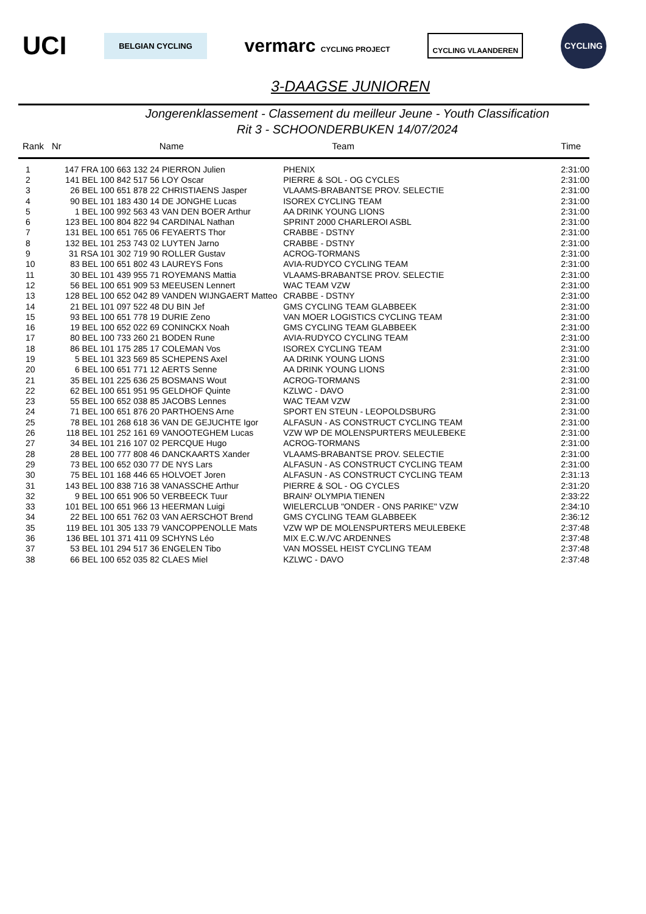UCI BELGIAN CYCLING vermarc CYCLING PROJECT CYCLING VLAANDEREN CYCLING
3-DAAGSE JUNIOREN
Jongerenklassement - Classement du meilleur Jeune - Youth Classification
Rit 3 - SCHOONDERBUKEN 14/07/2024
| Rank | Nr | Name | Team | Time |
| --- | --- | --- | --- | --- |
| 1 | 147 FRA 100 663 132 24 | PIERRON Julien | PHENIX | 2:31:00 |
| 2 | 141 BEL 100 842 517 56 | LOY Oscar | PIERRE & SOL - OG CYCLES | 2:31:00 |
| 3 | 26 BEL 100 651 878 22 | CHRISTIAENS Jasper | VLAAMS-BRABANTSE PROV. SELECTIE | 2:31:00 |
| 4 | 90 BEL 101 183 430 14 | DE JONGHE Lucas | ISOREX CYCLING TEAM | 2:31:00 |
| 5 | 1 BEL 100 992 563 43 | VAN DEN BOER Arthur | AA DRINK YOUNG LIONS | 2:31:00 |
| 6 | 123 BEL 100 804 822 94 | CARDINAL Nathan | SPRINT 2000 CHARLEROI ASBL | 2:31:00 |
| 7 | 131 BEL 100 651 765 06 | FEYAERTS Thor | CRABBE - DSTNY | 2:31:00 |
| 8 | 132 BEL 101 253 743 02 | LUYTEN Jarno | CRABBE - DSTNY | 2:31:00 |
| 9 | 31 RSA 101 302 719 90 | ROLLER Gustav | ACROG-TORMANS | 2:31:00 |
| 10 | 83 BEL 100 651 802 43 | LAUREYS Fons | AVIA-RUDYCO CYCLING TEAM | 2:31:00 |
| 11 | 30 BEL 101 439 955 71 | ROYEMANS Mattia | VLAAMS-BRABANTSE PROV. SELECTIE | 2:31:00 |
| 12 | 56 BEL 100 651 909 53 | MEEUSEN Lennert | WAC TEAM VZW | 2:31:00 |
| 13 | 128 BEL 100 652 042 89 | VANDEN WIJNGAERT Matteo | CRABBE - DSTNY | 2:31:00 |
| 14 | 21 BEL 101 097 522 48 | DU BIN Jef | GMS CYCLING TEAM GLABBEEK | 2:31:00 |
| 15 | 93 BEL 100 651 778 19 | DURIE Zeno | VAN MOER LOGISTICS CYCLING TEAM | 2:31:00 |
| 16 | 19 BEL 100 652 022 69 | CONINCKX Noah | GMS CYCLING TEAM GLABBEEK | 2:31:00 |
| 17 | 80 BEL 100 733 260 21 | BODEN Rune | AVIA-RUDYCO CYCLING TEAM | 2:31:00 |
| 18 | 86 BEL 101 175 285 17 | COLEMAN Vos | ISOREX CYCLING TEAM | 2:31:00 |
| 19 | 5 BEL 101 323 569 85 | SCHEPENS Axel | AA DRINK YOUNG LIONS | 2:31:00 |
| 20 | 6 BEL 100 651 771 12 | AERTS Senne | AA DRINK YOUNG LIONS | 2:31:00 |
| 21 | 35 BEL 101 225 636 25 | BOSMANS Wout | ACROG-TORMANS | 2:31:00 |
| 22 | 62 BEL 100 651 951 95 | GELDHOF Quinte | KZLWC - DAVO | 2:31:00 |
| 23 | 55 BEL 100 652 038 85 | JACOBS Lennes | WAC TEAM VZW | 2:31:00 |
| 24 | 71 BEL 100 651 876 20 | PARTHOENS Arne | SPORT EN STEUN - LEOPOLDSBURG | 2:31:00 |
| 25 | 78 BEL 101 268 618 36 | VAN DE GEJUCHTE Igor | ALFASUN - AS CONSTRUCT CYCLING TEAM | 2:31:00 |
| 26 | 118 BEL 101 252 161 69 | VANOOTEGHEM Lucas | VZW WP DE MOLENSPURTERS MEULEBEKE | 2:31:00 |
| 27 | 34 BEL 101 216 107 02 | PERCQUE Hugo | ACROG-TORMANS | 2:31:00 |
| 28 | 28 BEL 100 777 808 46 | DANCKAARTS Xander | VLAAMS-BRABANTSE PROV. SELECTIE | 2:31:00 |
| 29 | 73 BEL 100 652 030 77 | DE NYS Lars | ALFASUN - AS CONSTRUCT CYCLING TEAM | 2:31:00 |
| 30 | 75 BEL 101 168 446 65 | HOLVOET Joren | ALFASUN - AS CONSTRUCT CYCLING TEAM | 2:31:13 |
| 31 | 143 BEL 100 838 716 38 | VANASSCHE Arthur | PIERRE & SOL - OG CYCLES | 2:31:20 |
| 32 | 9 BEL 100 651 906 50 | VERBEECK Tuur | BRAIN² OLYMPIA TIENEN | 2:33:22 |
| 33 | 101 BEL 100 651 966 13 | HEERMAN Luigi | WIELERCLUB "ONDER - ONS PARIKE" VZW | 2:34:10 |
| 34 | 22 BEL 100 651 762 03 | VAN AERSCHOT Brend | GMS CYCLING TEAM GLABBEEK | 2:36:12 |
| 35 | 119 BEL 101 305 133 79 | VANCOPPENOLLE Mats | VZW WP DE MOLENSPURTERS MEULEBEKE | 2:37:48 |
| 36 | 136 BEL 101 371 411 09 | SCHYNS Léo | MIX E.C.W./VC ARDENNES | 2:37:48 |
| 37 | 53 BEL 101 294 517 36 | ENGELEN Tibo | VAN MOSSEL HEIST CYCLING TEAM | 2:37:48 |
| 38 | 66 BEL 100 652 035 82 | CLAES Miel | KZLWC - DAVO | 2:37:48 |